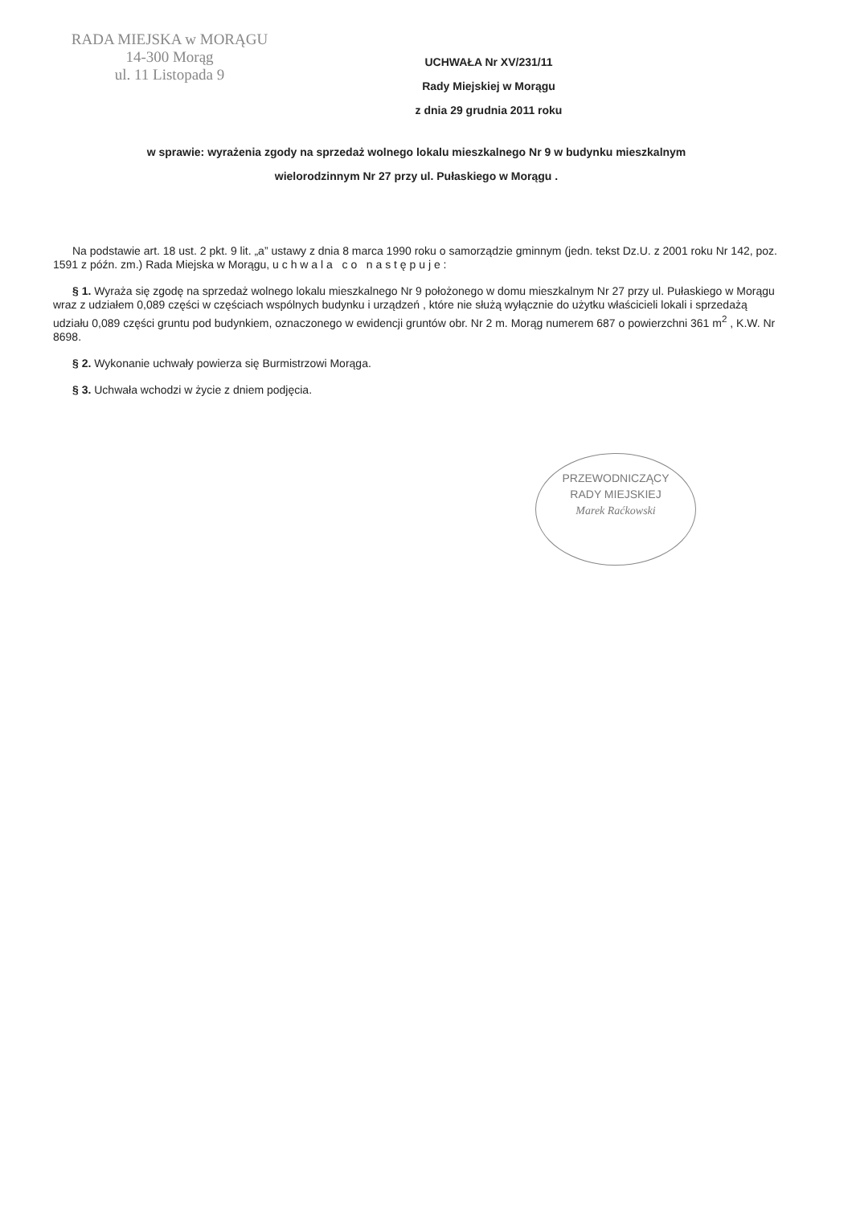RADA MIEJSKA w MORĄGU
14-300 Morąg
ul. 11 Listopada 9
UCHWAŁA Nr XV/231/11
Rady Miejskiej w Morągu
z dnia 29 grudnia 2011 roku
w sprawie: wyrażenia zgody na sprzedaż wolnego lokalu mieszkalnego Nr 9 w budynku mieszkalnym
wielorodzinnym Nr 27 przy ul. Pułaskiego w Morągu .
Na podstawie art. 18 ust. 2 pkt. 9 lit. „a” ustawy z dnia 8 marca 1990 roku o samorządzie gminnym (jedn. tekst Dz.U. z 2001 roku Nr 142, poz. 1591 z późn. zm.) Rada Miejska w Morągu, u c h w a l a c o n a s t ę p u j e :
§ 1. Wyraża się zgodę na sprzedaż wolnego lokalu mieszkalnego Nr 9 położonego w domu mieszkalnym Nr 27 przy ul. Pułaskiego w Morągu wraz z udziałem 0,089 części w częściach wspólnych budynku i urządzeń , które nie służą wyłącznie do użytku właścicieli lokali i sprzedażą udziału 0,089 części gruntu pod budynkiem, oznaczonego w ewidencji gruntów obr. Nr 2 m. Morąg numerem 687 o powierzchni 361 m<sup>2</sup> , K.W. Nr 8698.
§ 2. Wykonanie uchwały powierza się Burmistrzowi Morąga.
§ 3. Uchwała wchodzi w życie z dniem podjęcia.
PRZEWODNICZĄCY
RADY MIEJSKIEJ
Marek Raćkowski